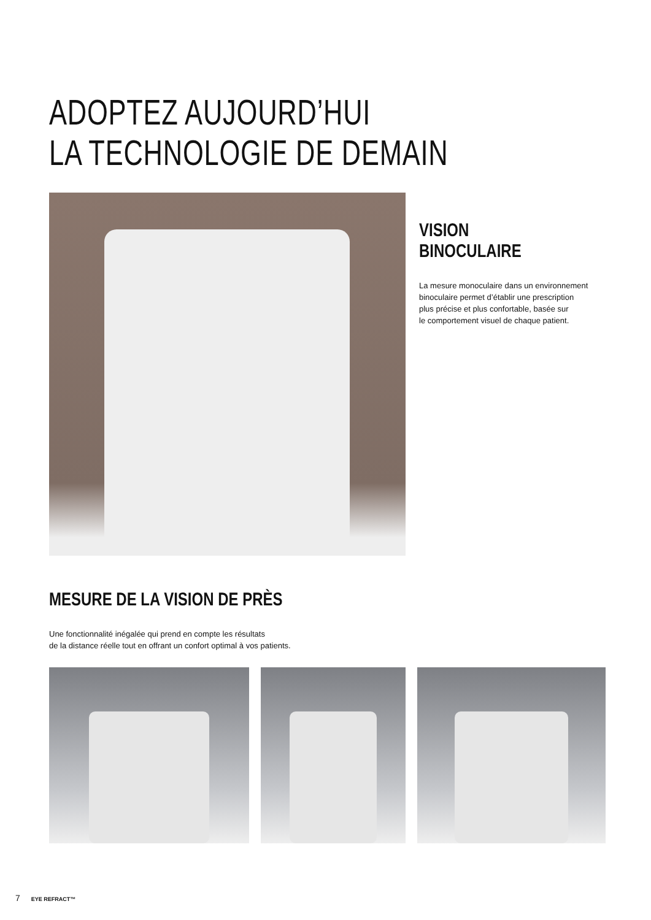ADOPTEZ AUJOURD’HUI
LA TECHNOLOGIE DE DEMAIN
VISION BINOCULAIRE
La mesure monoculaire dans un environnement
binoculaire permet d’établir une prescription
plus précise et plus confortable, basée sur
le comportement visuel de chaque patient.
MESURE DE LA VISION DE PRÈS
Une fonctionnalité inégalée qui prend en compte les résultats
de la distance réelle tout en offrant un confort optimal à vos patients.
7 EYE REFRACT™